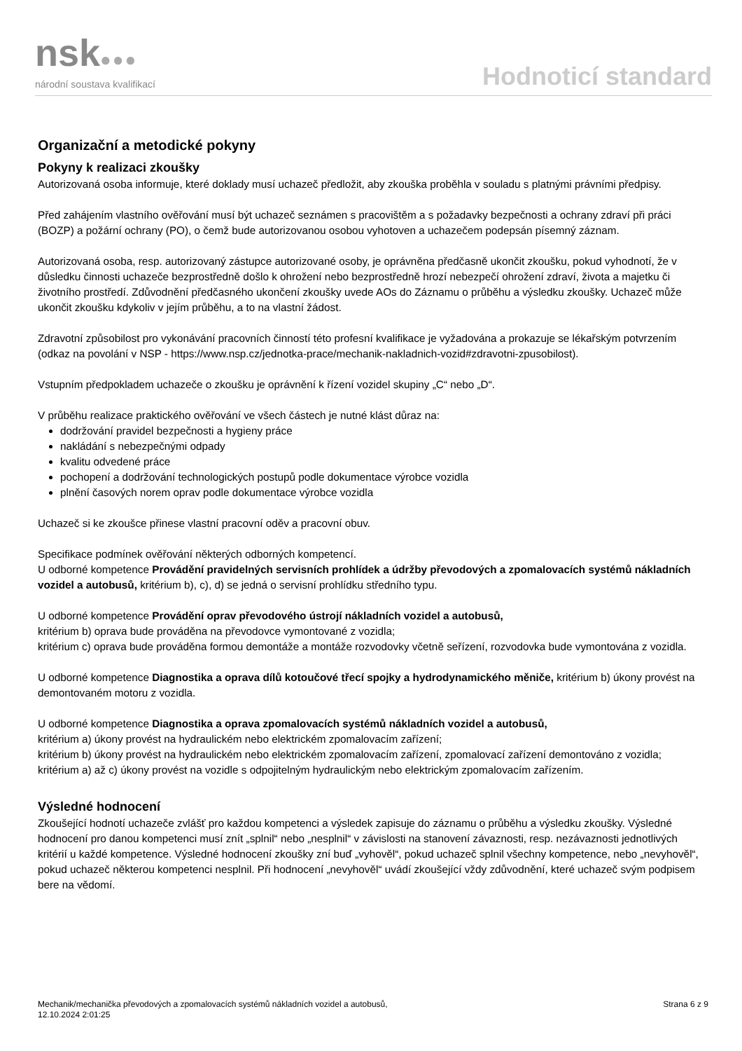nsk●●●
národní soustava kvalifikací
Hodnoticí standard
Organizační a metodické pokyny
Pokyny k realizaci zkoušky
Autorizovaná osoba informuje, které doklady musí uchazeč předložit, aby zkouška proběhla v souladu s platnými právními předpisy.
Před zahájením vlastního ověřování musí být uchazeč seznámen s pracovištěm a s požadavky bezpečnosti a ochrany zdraví při práci (BOZP) a požární ochrany (PO), o čemž bude autorizovanou osobou vyhotoven a uchazečem podepsán písemný záznam.
Autorizovaná osoba, resp. autorizovaný zástupce autorizované osoby, je oprávněna předčasně ukončit zkoušku, pokud vyhodnotí, že v důsledku činnosti uchazeče bezprostředně došlo k ohrožení nebo bezprostředně hrozí nebezpečí ohrožení zdraví, života a majetku či životního prostředí. Zdůvodnění předčasného ukončení zkoušky uvede AOs do Záznamu o průběhu a výsledku zkoušky. Uchazeč může ukončit zkoušku kdykoliv v jejím průběhu, a to na vlastní žádost.
Zdravotní způsobilost pro vykonávání pracovních činností této profesní kvalifikace je vyžadována a prokazuje se lékařským potvrzením (odkaz na povolání v NSP - https://www.nsp.cz/jednotka-prace/mechanik-nakladnich-vozid#zdravotni-zpusobilost).
Vstupním předpokladem uchazeče o zkoušku je oprávnění k řízení vozidel skupiny „C“ nebo „D“.
V průběhu realizace praktického ověřování ve všech částech je nutné klást důraz na:
dodržování pravidel bezpečnosti a hygieny práce
nakládání s nebezpečnými odpady
kvalitu odvedené práce
pochopení a dodržování technologických postupů podle dokumentace výrobce vozidla
plnění časových norem oprav podle dokumentace výrobce vozidla
Uchazeč si ke zkoušce přinese vlastní pracovní oděv a pracovní obuv.
Specifikace podmínek ověřování některých odborných kompetencí.
U odborné kompetence Provádění pravidelných servisních prohlídek a údržby převodových a zpomalovacích systémů nákladních vozidel a autobusů, kritérium b), c), d) se jedná o servisní prohlídku středního typu.
U odborné kompetence Provádění oprav převodového ústrojí nákladních vozidel a autobusů,
kritérium b) oprava bude prováděna na převodovce vymontované z vozidla;
kritérium c) oprava bude prováděna formou demontáže a montáže rozvodovky včetně seřízení, rozvodovka bude vymontována z vozidla.
U odborné kompetence Diagnostika a oprava dílů kotoučové třecí spojky a hydrodynamického měniče, kritérium b) úkony provést na demontovaném motoru z vozidla.
U odborné kompetence Diagnostika a oprava zpomalovacích systémů nákladních vozidel a autobusů,
kritérium a) úkony provést na hydraulickém nebo elektrickém zpomalovacím zařízení;
kritérium b) úkony provést na hydraulickém nebo elektrickém zpomalovacím zařízení, zpomalovací zařízení demontováno z vozidla;
kritérium a) až c) úkony provést na vozidle s odpojitelným hydraulickým nebo elektrickým zpomalovacím zařízením.
Výsledné hodnocení
Zkoušející hodnotí uchazeče zvlášť pro každou kompetenci a výsledek zapisuje do záznamu o průběhu a výsledku zkoušky. Výsledné hodnocení pro danou kompetenci musí znít „splnil“ nebo „nesplnil“ v závislosti na stanovení závaznosti, resp. nezávaznosti jednotlivých kritérií u každé kompetence. Výsledné hodnocení zkoušky zní buď „vyhověl“, pokud uchazeč splnil všechny kompetence, nebo „nevyhověl“, pokud uchazeč některou kompetenci nesplnil. Při hodnocení „nevyhověl“ uvádí zkoušející vždy zdůvodnění, které uchazeč svým podpisem bere na vědomí.
Mechanik/mechanička převodových a zpomalovacích systémů nákladních vozidel a autobusů,
12.10.2024 2:01:25
Strana 6 z 9